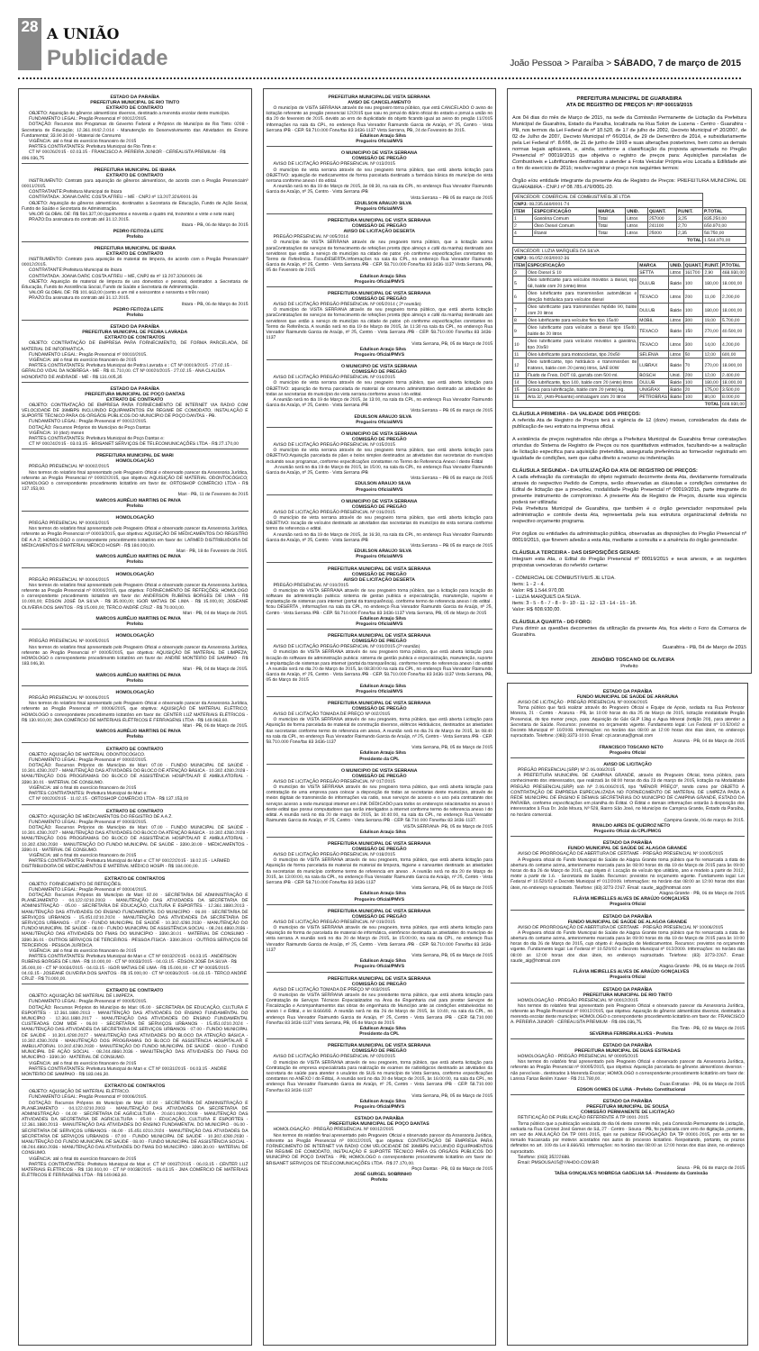28 A UNIÃO
Publicidade
João Pessoa > Paraíba > SÁBADO, 7 de março de 2015
ESTADO DA PARAÍBA
PREFEITURA MUNICIPAL DE RIO TINTO
EXTRATO DE CONTRATO
OBJETO: Aquisição de gêneros alimentícios diversos, destinado a merenda escolar deste município.
FUNDAMENTO LEGAL: Pregão Presencial nº 00012/2015.
DOTAÇÃO: Recursos dos Programas do Governo Federal e Próprios do Município de Rio Tinto: 0208 - Secretaria de Educação; 12.361.0042.2.014 - Manutenção do Desenvolvimento das Atividades do Ensino Fundamental; 33.90.30.00 - Material de Consumo
VIGÊNCIA: até o final do exercício financeiro de 2015
PARTES CONTRATANTES: Prefeitura Municipal de Rio Tinto e:
CT Nº 00026/2015 - 02.03.15 - FRANCISCO A. PEREIRA JUNIOR - CEREALISTA PREMIUM - R$ 496.036,75
PREFEITURA MUNICIPAL DE IBIARA
EXTRATO DE CONTRATO
INSTRUMENTO: Contrato para aquisição de gêneros alimentícios, de acordo com o Pregão Presencialnº 00011/2015.
CONTRATANTE:Prefeitura Municipal de Ibiara
CONTRATADA: JOANA DARC COSTA AFREU – ME - CNPJ nº 13.207.326/0001-36
OBJETO: Aquisição de gêneros alimentícios, destinados a Secretaria de Educação, Fundo de Ação Social, Fundo de Saúde e Secretaria de Administração.
VALOR GLOBAL DE: R$ 594.327,00 (quinhentos e noventa e quatro mil, trezentos e vinte e sete reais)
PRAZO:Da assinatura do contrato até 31.12.2015.
Ibiara - PB, 06 de Março de 2015
PEDRO FEITOZA LEITE
Prefeito
PREFEITURA MUNICIPAL DE IBIARA
EXTRATO DE CONTRATO
INSTRUMENTO: Contrato para aquisição de material de limpeza, de acordo com o Pregão Presencialnº 00012/2015.
CONTRATANTE:Prefeitura Municipal de Ibiara
CONTRATADA: JOANA DARC COSTA AFREU – ME, CNPJ de nº 13.207.326/0001-36
OBJETO: Aquisição de material de limpeza de uso domestico e pessoal, destinados a Secretaria de Educação, Fundo de Assistência Social, Fundo de Saúde e Secretaria de Administração.
VALOR GLOBAL DE: R$ 101.663,00 (cento e um mil e seiscentos e sessenta e três reais)
PRAZO:Da assinatura do contrato até 31.12.2015.
Ibiara - PB, 06 de Março de 2015
PEDRO FEITOZA LEITE
Prefeito
ESTADO DA PARAÍBA
PREFEITURA MUNICIPAL DE PEDRA LAVRADA
EXTRATO DE CONTRATOS
OBJETO: CONTRATAÇÃO DE EMPRESA PARA FORNECIMENTO, DE FORMA PARCELADA, DE MATERIAL DE INFORMÁTICA.
FUNDAMENTO LEGAL: Pregão Presencial nº 00010/2015.
VIGÊNCIA: até o final do exercício financeiro de 2015
PARTES CONTRATANTES: Prefeitura Municipal de Pedra Lavrada e : CT Nº 00019/2015 - 27.02.15 - GERALDO VIDAL DA NOBREGA - ME - R$ 41.710,00. CT Nº 00020/2015 - 27.02.15 - ANA CLAUDIA HONORATO DE ANDRADE - ME - R$ 131.005,35
ESTADO DA PARAÍBA
PREFEITURA MUNICIPAL DE POÇO DANTAS
EXTRATO DE CONTRATO
OBJETO: CONTRATAÇÃO DE EMPRESA PARA FORNECIMENTO DE INTERNET VIA RÁDIO COM VELOCIDADE DE 39MBPS INCLUINDO EQUIPAMENTOS EM REGIME DE COMODATO, INSTALAÇÃO E SUPORTE TÉCNICO PARA OS ÓRGÃOS PÚBLICOS DO MUNICÍPIO DE POÇO DANTAS - PB.
FUNDAMENTO LEGAL: Pregão Presencial nº 00012/2015.
DOTAÇÃO: Recursos Próprios do Município de Poço Dantas
VIGÊNCIA: 10 (dez) meses
PARTES CONTRATANTES: Prefeitura Municipal de Poço Dantas e:
CT Nº 00024/2015 - 03.03.15 - BRISANET SERVIÇOS DE TELECOMUNICAÇÕES LTDA - R$ 27.170,00
PREFEITURA MUNICIPAL DE MARI
HOMOLOGAÇÃO
PREGÃO PRESENCIAL Nº 00002/2015
Nos termos do relatório final apresentado pelo Pregoeiro Oficial e observado parecer da Assessoria Jurídica, referente ao Pregão Presencial nº 00002/2015, que objetiva: AQUISIÇÃO DE MATERIAL ODONTOCÓGICO; HOMOLOGO o correspondente procedimento licitatório em favor de: ORTOSHOP COMÉRCIO LTDA - R$ 137.153,00.
Mari - PB, 11 de Fevereiro de 2015
MARCOS AURÉLIO MARTINS DE PAIVA
Prefeito
HOMOLOGAÇÃO
PREGÃO PRESENCIAL Nº 00003/2015
Nos termos do relatório final apresentado pelo Pregoeiro Oficial e observado parecer da Assessoria Jurídica, referente ao Pregão Presencial nº 00003/2015, que objetiva: AQUISIÇÃO DE MEDICAMENTOS DO REGISTRO DE A A Z; HOMOLOGO o correspondente procedimento licitatório em favor de: LARMED DISTRIBUIDORA DE MEDICAMENTOS E MATERIAL MÉDICO HOSPI - R$ 184.000,00.
Mari - PB, 18 de Fevereiro de 2015.
MARCOS AURÉLIO MARTINS DE PAIVA
Prefeito
HOMOLOGAÇÃO
PREGÃO PRESENCIAL Nº 00004/2015
Nos termos do relatório final apresentado pelo Pregoeiro Oficial e observado parecer da Assessoria Jurídica, referente ao Pregão Presencial nº 00004/2015, que objetiva: FORNECIMENTO DE REFEIÇÕES; HOMOLOGO o correspondente procedimento licitatório em favor de: ANDERSON RUBENS BORGES DE LIMA - R$ 10.000,00; EDSON JOSÉ DA SILVA - R$ 35.000,00; IGOR MATIAS DE LIMA - R$ 15.000,00; JOSEANE OLIVEIRA DOS SANTOS - R$ 15.000,00; TERCO ANDRÉ CRUZ - R$ 70.000,00.
Mari - PB, 04 de Março de 2015.
MARCOS AURÉLIO MARTINS DE PAIVA
Prefeito
HOMOLOGAÇÃO
PREGÃO PRESENCIAL Nº 00005/2015
Nos termos do relatório final apresentado pelo Pregoeiro Oficial e observado parecer da Assessoria Jurídica, referente ao Pregão Presencial nº 00005/2015, que objetiva: AQUISIÇÃO DE MATERIAL DE LIMPEZA; HOMOLOGO o correspondente procedimento licitatório em favor de: ANDRE MONTEIRO DE SAMPAIO - R$ 183.046,30.
Mari - PB, 04 de Março de 2015.
MARCOS AURÉLIO MARTINS DE PAIVA
Prefeito
HOMOLOGAÇÃO
PREGÃO PRESENCIAL Nº 00006/2015
Nos termos do relatório final apresentado pelo Pregoeiro Oficial e observado parecer da Assessoria Jurídica, referente ao Pregão Presencial nº 00006/2015, que objetiva: AQUISIÇÃO DE MATERIAL ELÉTRICO; HOMOLOGO o correspondente procedimento licitatório em favor de: CENTER LUZ MATERIAIS ELÉTRICOS - R$ 130.910,00; JMA COMÉRCIO DE MATERIAIS ELÉTRICOS E FERRAGENS LTDA - R$ 149.963,60.
Mari - PB, 06 de Março de 2015.
MARCOS AURÉLIO MARTINS DE PAIVA
Prefeito
EXTRATO DE CONTRATO
OBJETO: AQUISIÇÃO DE MATERIAL ODONTOCÓGICO.
FUNDAMENTO LEGAL: Pregão Presencial nº 00002/2015.
DOTAÇÃO: Recursos Próprios do Município de Mari: 07.00 - FUNDO MUNICIPAL DE SAÚDE - 10.301.4280.2027 - MANUTENÇÃO DAS ATIVIDADES DO BLOCO DE ATENÇÃO BÁSICA - 10.302.4280.2028 - MANUTENÇÃO DOS PROGRAMAS DO BLOCO DE ASSISTÊNCIA HOSPITALAR E AMBULATORIAL - 3390.30.01 - MATERIAL DE CONSUMO.
VIGÊNCIA: até o final do exercício financeiro de 2015
PARTES CONTRATANTES: Prefeitura Municipal de Mari e:
CT Nº 00020/2015 - 11.02.15 - ORTOSHOP COMÉRCIO LTDA - R$ 137.153,00
EXTRATO DE CONTRATO
OBJETO: AQUISIÇÃO DE MEDICAMENTOS DO REGISTRO DE A A Z.
FUNDAMENTO LEGAL: Pregão Presencial nº 00003/2015.
DOTAÇÃO: Recursos Próprios do Município de Mari: 07.00 - FUNDO MUNICIPAL DE SAÚDE - 10.301.4280.2027 - MANUTENÇÃO DAS ATIVIDADES DO BLOCO DA ATENÇÃO BÁSICA - 10.302.4280.2028 - MANUTENÇÃO DOS PROGRAMAS DO BLOCO DE ASSISTÊNCIA HOSPITALAR E AMBULATORIAL - 10.302.4280.2030 - MANUTENÇÃO DO FUNDO MUNICIPAL DE SAÚDE - 3390.30.09 - MEDICAMENTOS - 3390.01 - MATERIAL DE CONSUMO.
VIGÊNCIA: até o final do exercício financeiro de 2015
PARTES CONTRATANTES: Prefeitura Municipal de Mari e: CT Nº 00022/2015 - 18.02.15 - LARMED DISTRIBUIDORA DE MEDICAMENTOS E MATERIAL MÉDICO HOSPI - R$ 184.000,00.
EXTRATO DE CONTRATOS
OBJETO: FORNECIMENTO DE REFEIÇÕES.
FUNDAMENTO LEGAL: Pregão Presencial nº 00004/2015.
DOTAÇÃO: Recursos Próprios do Município de Mari: 02.00 - SECRETARIA DE ADMINISTRAÇÃO E PLANEJAMENTO - 04.122.0210.2003 - MANUTENÇÃO DAS ATIVIDADES DA SECRETARIA DE ADMINISTRAÇÃO - 05.00 - SECRETARIA DE EDUCAÇÃO, CULTURA E ESPORTES - 12.361.1880.2013 - MANUTENÇÃO DAS ATIVIDADES DO ENSINO FUNDAMENTAL DO MUNICÍPIO - 06.00 - SECRETARIA DE SERVIÇOS URBANOS - 15.451.0210.2024 - MANUTENÇÃO DAS ATIVIDADES DA SECRETARIA DE SERVIÇOS URBANOS - 07.00 - FUNDO MUNICIPAL DE SAÚDE - 10.302.4280.2030 - MANUTENÇÃO DO FUNDO MUNICIPAL DE SAÚDE - 08.00 - FUNDO MUNICIPAL DE ASSISTÊNCIA SOCIAL - 08.244.4860.2036 - MANUTENÇÃO DAS ATIVIDADES DO FMAS DO MUNICÍPIO - 3390.30.01 - MATERIAL DE CONSUMO - 3390.36.01 - OUTROS SERVIÇOS DE TERCEIROS - PESSOA FÍSICA - 3390.39.01 - OUTROS SERVIÇOS DE TERCEIROS - PESSOA JURÍDICA.
VIGÊNCIA: até o final do exercício financeiro de 2015
PARTES CONTRATANTES: Prefeitura Municipal de Mari e: CT Nº 00032/2015 - 04.03.15 - ANDERSON RUBENS BORGES DE LIMA - R$ 10.000,00 - CT Nº 00033/2015 - 04.03.15 - EDSON JOSÉ DA SILVA - R$ 35.000,00 - CT Nº 00034/2015 - 04.03.15 - IGOR MATIAS DE LIMA - R$ 15.000,00 - CT Nº 00035/2015 - 04.03.15 - JOSEANE OLIVEIRA DOS SANTOS - R$ 15.000,00 - CT Nº 00036/2015 - 04.03.15 - TERCO ANDRÉ CRUZ - R$ 70.000,00.
EXTRATO DE CONTRATO
OBJETO: AQUISIÇÃO DE MATERIAL DE LIMPEZA.
FUNDAMENTO LEGAL: Pregão Presencial nº 00005/2015.
DOTAÇÃO: Recursos Próprios do Município de Mari: 05.00 - SECRETARIA DE EDUCAÇÃO, CULTURA E ESPORTES - 12.361.1880.2013 - MANUTENÇÃO DAS ATIVIDADES DO ENSINO FUNDAMENTAL DO MUNICÍPIO - 12.361.1880.2017 - MANUTENÇÃO DAS ATIVIDADES DO ENSINO FUNDAMENTAL CUSTEADAS COM MDE - 06.00 - SECRETARIA DE SERVIÇOS URBANOS - 15.451.0210.2024 - MANUTENÇÃO DAS ATIVIDADES DA SECRETARIA DE SERVIÇOS URBANOS - 07.00 - FUNDO MUNICIPAL DE SAÚDE - 10.301.4280.2027 - MANUTENÇÃO DAS ATIVIDADES DO BLOCO DA ATENÇÃO BÁSICA - 10.302.4280.2028 - MANUTENÇÃO DOS PROGRAMAS DO BLOCO DE ASSISTÊNCIA HOSPITALAR E AMBULATORIAL 10.302.4280.2030 - MANUTENÇÃO DO FUNDO MUNICIPAL DE SAÚDE - 08.00 - FUNDO MUNICIPAL DE AÇÃO SOCIAL - 08.244.4860.2036 - MANUTENÇÃO DAS ATIVIDADES DO FMAS DO MUNICÍPIO - 3390.30 - MATERIAL DE CONSUMO.
VIGÊNCIA: até o final do exercício financeiro de 2015
PARTES CONTRATANTES: Prefeitura Municipal de Mari e: CT Nº 00031/2015 - 04.03.15 - ANDRE MONTEIRO DE SAMPAIO - R$ 183.046,30.
EXTRATO DE CONTRATOS
OBJETO: AQUISIÇÃO DE MATERIAL ELÉTRICO.
FUNDAMENTO LEGAL: Pregão Presencial nº 00006/2015.
DOTAÇÃO: Recursos Próprios do Município de Mari: 02.00 - SECRETARIA DE ADMINISTRAÇÃO E PLANEJAMENTO - 04.122.0210.2003 - MANUTENÇÃO DAS ATIVIDADES DA SECRETARIA DE ADMINISTRAÇÃO - 04.00 - SECRETARIA DE AGRICULTURA - 20.601.0900.2009 - MANUTENÇÃO DAS ATIVIDADES DA SECRETARIA DE AGRICULTURA - 05.00 - EDUCAÇÃO, CULTURA E ESPORTES - 12.361.1880.2013 - MANUTENÇÃO DAS ATIVIDADES DO ENSINO FUNDAMENTAL DO MUNICÍPIO - 06.00 - SECRETARIA DE SERVIÇOS URBANOS - 06.00 - 15.451.0210.2024 - MANUTENÇÃO DAS ATIVIDADES DA SECRETARIA DE SERVIÇOS URBANOS - 07.00 - FUNDO MUNICIPAL DE SAÚDE - 10.302.4280.2030 - MANUTENÇÃO DO FUNDO MUNICIPAL DE SAÚDE - 08.00 - FUNDO MUNICIPAL DE ASSISTÊNCIA SOCIAL - 08.244.4860.2036 - MANUTENÇÃO DAS ATIVIDADES DO FMAS DO MUNICÍPIO - 3390.30.00 - MATERIAL DE CONSUMO.
VIGÊNCIA: até o final do exercício financeiro de 2015
PARTES CONTRATANTES: Prefeitura Municipal de Mari e: CT Nº 00037/2015 - 06.03.15 - CENTER LUZ MATERIAIS ELÉTRICOS - R$ 130.910,00 - CT Nº 00038/2015 - 06.03.15 - JMA COMÉRCIO DE MATERIAIS ELÉTRICOS E FERRAGENS LTDA - R$ 149.963,60.
PREFEITURA MUNICIPALDE VISTA SERRANA
AVISO DE CANCELAMENTO
O município de VISTA SERRANA através de seu pregoeiro torna público, que está CANCELADO O aviso de licitação referente ao pregão presencial 12/2015 que saiu no jornal do diário oficial do estado e jornal a união no dia 20 de fevereiro de 2015. devido ao erro de duplicidade do objeto ficando igual ao aviso do pregão 11/2015 Informações na sala da CPL, no endereço Rua Vereador Raimundo Garcia de Araújo, nº 25, Centro - Vista Serrana /PB - CEP. 58.710.000 Fone/fax 83 3436-1137 Vista Serrana, PB, 24 de Fevereiro de 2015.
Edulison Araujo Silva
Pregoeiro Oficial/MVS
O MUNICIPIO DE VISTA SERRANA
COMISSÃO DE PREGÃO
AVISO DE LICITAÇÃO PREGÃO PRESENCIAL Nº 013/2015
O município de vista serrana através de seu pregoeiro torna público, que está aberta licitação para OBJETIVO: aquisição de medicamentos de forma parcelada destinado a farmácia básica do município de vista serrana conforme anexo I do edital.
A reunião será no dia 19 de Março de 2015, às 08:30, na sala da CPL, no endereço Rua Vereador Raimundo Garcia de Araújo, nº 25, Centro - Vista Serrana /PB
Vista Serrana – PB 05 de março de 2015
EDUILSON ARAUJO SILVA
Pregoeiro Oficial/MVS
PREFEITURA MUNICIPAL DE VISTA SERRANA
COMISSÃO DE PREGÃO
AVISO DE LICITAÇÃO DESERTA
PREGÃO PRESENCIAL Nº 005/2014
O município de VISTA SERRANA através de seu pregoeiro torna público, que a licitação acima paraContratações de serviços de fornecimento de refeições pronta (tipo almoço e café da manha) destinado aos servidores que estão a serviço do município na cidade de patos -pb conforme especificações constantes no Termo de Referência. FicouDESERTA.Informações na sala da CPL, no endereço Rua Vereador Raimundo Garcia de Araújo, nº 25, Centro - Vista Serrana /PB - CEP. 58.710.000 Fone/fax 83 3436-1137 Vista Serrana, PB, 05 de Fevereiro de 2015
Edulison Araujo Silva
Pregoeiro Oficial/PMVS
PREFEITURA MUNICIPAL DE VISTA SERRANA
COMISSÃO DE PREGÃO
AVISO DE LICITAÇÃO PREGÃO PRESENCIAL Nº 005/2014 ( 2º reunião)
O município de VISTA SERRANA através de seu pregoeiro torna público, que está aberta licitação paraContratações de serviços de fornecimento de refeições pronta (tipo almoço e café da manha) destinado aos servidores que estão a serviço do município na cidade de patos -pb conforme especificações constantes no Termo de Referência. A reunião será no dia 19 de Março de 2015, às 11:30 na sala da CPL, no endereço Rua Vereador Raimundo Garcia de Araújo, nº 25, Centro - Vista Serrana /PB - CEP. 58.710.000 Fone/fax 83 3436-1137
Vista Serrana, PB, 05 de Março de 2015
Edulison Araujo Silva
Pregoeiro Oficial/PMVS
O MUNICIPIO DE VISTA SERRANA
COMISSÃO DE PREGÃO
AVISO DE LICITAÇÃO PREGÃO PRESENCIAL Nº 014/2015
O município de vista serrana através de seu pregoeiro torna público, que está aberta licitação para OBJETIVO: aquisição de forma parcelada de material de consumo administrativo destinado as atividades de todas as secretarias do município de vista serrana conforme anexo I do edital.
A reunião será no dia 19 de Março de 2015, às 13:00, na sala da CPL, no endereço Rua Vereador Raimundo Garcia de Araújo, nº 25, Centro - Vista Serrana /PB
Vista Serrana – PB 05 de março de 2015
EDUILSON ARAUJO SILVA
Pregoeiro Oficial/MVS
O MUNICIPIO DE VISTA SERRANA
COMISSÃO DE PREGÃO
AVISO DE LICITAÇÃO PREGÃO PRESENCIAL Nº 015/2015
O município de vista serrana através de seu pregoeiro torna público, que está aberta licitação para OBJETIVO:Aquisição parcelada de pães e bolos simples destinados as atividades das secretarias do município incluindo seus programas, conforme especificações constantes no Termo de Referencia Anexo I deste Edital
.A reunião será no dia 19 de Março de 2015, às 15:00, na sala da CPL, no endereço Rua Vereador Raimundo Garcia de Araújo, nº 25, Centro - Vista Serrana /PB
Vista Serrana – PB 05 de março de 2015
EDULSON ARAUJO SILVA
Pregoeiro Oficial/MVS
O MUNICIPIO DE VISTA SERRANA
COMISSÃO DE PREGÃO
AVISO DE LICITAÇÃO PREGÃO PRESENCIAL Nº 016/2015
O município de vista serrana através de seu pregoeiro torna público, que está aberta licitação para OBJETIVO: locação de veículos destinado as atividades das secretarias do município de vista serrana conforme termo de referencia e edital.
A reunião será no dia 19 de Março de 2015, às 16:30, na sala da CPL, no endereço Rua Vereador Raimundo Garcia de Araújo, nº 25, Centro - Vista Serrana /PB
Vista Serrana – PB 05 de março de 2015
EDUILSON ARAUJO SILVA
Pregoeiro Oficial/MVS
PREFEITURA MUNICIPAL DE VISTA SERRANA
COMISSÃO DE PREGÃO
AVISO DE LICITAÇÃO DESERTA
PREGÃO PRESENCIAL Nº 010/2015
O município de VISTA SERRANA através de seu pregoeiro torna público, que a licitação para locação do software de administração publica: sistema de gestao publica e especialização, manutenção, suporte e implantação de sistemas para internet (portal da transparência). conforme termo de referencia anexo I do edital . ficou DESERTA , Informações na sala da CPL, no endereço Rua Vereador Raimundo Garcia de Araújo, nº 25, Centro - Vista Serrana /PB - CEP. 58.710.000 Fone/fax 83 3436-1137 Vista Serrana, PB, 05 de Março de 2015
Edulison Araujo Silva
Pregoeiro Oficial/MVS
PREFEITURA MUNICIPAL DE VISTA SERRANA
COMISSÃO DE PREGÃO
AVISO DE LICITAÇÃO PREGÃO PRESENCIAL Nº 010/2015 (2ª reunião)
O município de VISTA SERRANA através de seu pregoeiro torna público, que está aberta licitação para locação do software de administração publica: sistema de gestão publica e especialização, manutenção, suporte e implantação de sistemas para internet (portal da transparência). conforme termo de referencia anexo I do edital . A reunião será no dia 20 de Março de 2015, às 08:30:00 na sala da CPL, no endereço Rua Vereador Raimundo Garcia de Araújo, nº 25, Centro - Vista Serrana /PB - CEP. 58.710.000 Fone/fax 83 3436-1137 Vista Serrana, PB, 05 de Março de 2015
Edulison Araujo Silva
Pregoeiro Oficial/MVS
PREFEITURA MUNICIPAL DE VISTA SERRANA
COMISSÃO DE PREGÃO
AVISO DE LICITAÇÃO TOMADA DE PREÇO Nº 002/2015
O município de VISTA SERRANA através de seu pregoeiro, torna público, que está aberta Licitação para Aquisição de forma parcelada de material de construção diversos, elétricos Hidráulicos, destinados as atividades das secretarias conforme termo de referencia em anexo, A reunião será no dia 26 de Março de 2015, às 08:40 na sala da CPL, no endereço Rua Vereador Raimundo Garcia de Araújo, nº 25, Centro - Vista Serrana /PB - CEP. 58.710.000 Fone/fax 83 3436-1137
Vista Serrana, PB, 05 de Março de 2015
Edulison Araujo Silva
Presidente da CPL
O MUNICIPIO DE VISTA SERRANA
COMISSÃO DE PREGÃO
AVISO DE LICITAÇÃO PREGÃO PRESENCIAL Nº 017/2015
O município de VISTA SERRANA através de seu pregoeiro torna público, que está aberta licitação para contratação de uma empresa para colocar a disposição de todas as secretarias deste município, através de meios digitais de transmissão de informações via radio, seus serviços de acesso e o uso pela contratante dos serviços acesso a rede municipal internet em LINK DEDICADO para todos os endereços relacionados no anexo I deste edital que possui computadores que serão interligados a internet conforme termo de referencia anexo I do edital. A reunião será no dia 20 de março de 2015, às 10:40:00, na sala da CPL, no endereço Rua Vereador Raimundo Garcia de Araújo, nº 25, Centro - Vista Serrana /PB - CEP. 58.710.000 Fone/fax 83 3436-1137.
VISTA SERRANA- PB, 05 de Março de 2015
Edulison Araujo Silva
PREFEITURA MUNICIPAL DE VISTA SERRANA
COMISSÃO DE PREGÃO
AVISO DE LICITAÇÃO PREGÃO PRESENCIAL Nº 018/2015
O município de VISTA SERRANA através de seu pregoeiro, torna público, que está aberta licitação para Aquisição de forma parcelada de material de material de limpeza, higiene e saneantes destinado as atividades da secretarias do município conforme termo de referencia em anexo . A reunião será no dia 20 de Março de 2015, às 13:00:00, na sala da CPL, no endereço Rua Vereador Raimundo Garcia de Araújo, nº 25, Centro - Vista Serrana /PB - CEP. 58.710.000 Fone/fax 83 3436-1137
Vista Serrana, PB, 05 de Março de 2015
Edulison Araujo Silva
Pregoeiro Oficial/PMVS
PREFEITURA MUNICIPAL DE VISTA SERRANA
COMISSÃO DE PREGÃO
AVISO DE LICITAÇÃO PREGÃO PRESENCIAL Nº 019/2015
O município de VISTA SERRANA através de seu pregoeiro, torna público, que está aberta licitação para Aquisição de forma de parcelada de material de informática, eletrônicos destinada as atividades do município de vista serrana. A reunião será no dia 20 de Março de 2015, às 15:00:00, na sala da CPL, no endereço Rua Vereador Raimundo Garcia de Araújo, nº 25, Centro - Vista Serrana /PB - CEP. 58.710.000 Fone/fax 83 3436-1137
Vista Serrana, PB, 05 de Março de 2015
Edulison Araujo Silva
Pregoeiro Oficial/PMVS
PREFEITURA MUNICIPAL DE VISTA SERRANA
COMISSÃO DE PREGÃO
AVISO DE LICITAÇÃO TOMADA DE PREÇO Nº 003/2015
O município de VISTA SERRANA através de seu presidente torna público, que está aberta licitação para Contratação de Serviços Técnicos Especializados na Área de Engenharia civil para prestar Serviços de Fiscalização e Acompanhamentos das obras de engenharia do Município ante as condições estabelecidas no anexo I e Edital, e lei 8.666/93. A reunião será no dia 26 de Março de 2015, às 10:40, na sala da CPL, no endereço Rua Vereador Raimundo Garcia de Araújo, nº 25, Centro - Vista Serrana /PB - CEP. 58.710.000 Fone/fax 83 3436-1137 Vista Serrana, PB, 05 de Março de 2015
Edulison Araujo Silva
Presidente da CPL
PREFEITURA MUNICIPAL DE VISTA SERRANA
COMISSÃO DE PREGÃO
AVISO DE LICITAÇÃO PREGÃO PRESENCIAL Nº 020/2015
O município de VISTA SERRANA através de seu pregoeiro, torna público, que está aberta licitação para Contratação de empresa especializada para realização de exames de radiológicos destinado as atividades da secretaria de saúde para atender o usuários do SUS no município de Vista Serrana, conforme especificações constantes no ANEXO I do Edital,. A reunião será no dia 20 de Março de 2015, às 16:00:00, na sala da CPL, no endereço Rua Vereador Raimundo Garcia de Araújo, nº 25, Centro - Vista Serrana /PB - CEP. 58.710.000 Fone/fax 83 3436-1137
Vista Serrana, PB, 05 de Março de 2015
Edulison Araujo Silva
Pregoeiro Oficial/PMVS
ESTADO DA PARAÍBA
PREFEITURA MUNICIPAL DE POÇO DANTAS
HOMOLOGAÇÃO - PREGÃO PRESENCIAL Nº 00012/2015
Nos termos do relatório final apresentado pelo Pregoeiro Oficial e observado parecer da Assessoria Jurídica, referente ao Pregão Presencial nº 00012/2015, que objetiva: CONTRATAÇÃO DE EMPRESA PARA FORNECIMENTO DE INTERNET VIA RÁDIO COM VELOCIDADE DE 39MBPS INCLUINDO EQUIPAMENTOS EM REGIME DE COMODATO, INSTALAÇÃO E SUPORTE TÉCNICO PARA OS ÓRGÃOS PÚBLICOS DO MUNICÍPIO DE POÇO DANTAS - PB; HOMOLOGO o correspondente procedimento licitatório em favor de: BRISANET SERVIÇOS DE TELECOMUNICAÇÕES LTDA - R$ 27.170,00.
Poço Dantas - PB, 03 de Março de 2015
JOSÉ GURGEL SOBRINHO
Prefeito
PREFEITURA MUNICIPAL DE GUARABIRA
ATA DE REGISTRO DE PREÇOS Nº: RP 00019/2015
Aos 04 dias do mês de Março de 2015, na sede da Comissão Permanente de Licitação da Prefeitura Municipal de Guarabira, Estado da Paraíba, localizada na Rua Solon de Lucena - Centro - Guarabira - PB, nos termos da Lei Federal de nº 10.520, de 17 de julho de 2002, Decreto Municipal nº 20/2007, de 02 de Julho de 2007, Decreto Municipal nº 66/2014, de 29 de Dezembro de 2014, e subsidiariamente pela Lei Federal nº. 8.666, de 21 de junho de 1993 e suas alterações posteriores, bem como as demais normas legais aplicáveis, e, ainda, conforme a classificação da proposta apresentada no Pregão Presencial nº 00019/2015 que objetiva o registro de preços para: Aquisições parceladas de Combustíveis e Lubrificantes destinados a atender a Frota Veicular Própria e/ou Locada a Edilidade até o fim do exercício de 2015; resolve registrar o preço nos seguintes termos:
Órgão e/ou entidade integrante da presente Ata de Registro de Preços: PREFEITURA MUNICIPAL DE GUARABIRA - CNPJ nº 08.785.479/0001-20.
| VENCEDOR: COMERCIAL DE COMBUSTÍVEIS JE LTDA | | | | | | |
| CNPJ: 08.235.669/0001-74 | | | | | | |
| ITEM | ESPECIFICAÇÃO | MARCA | UNID. | QUANT. | P.UNIT. | P.TOTAL |
| 1 | Gasolina Comum | Total | Litros | 257000 | 3,25 | 835.250,00 |
| 2 | Óleo Diesel Comum | Total | Litros | 241100 | 2,70 | 650.970,00 |
| 4 | Etanol | Total | Litros | 25000 | 2,35 | 58.750,00 |
| TOTAL | | | | | | 1.544.970,00 |
| VENCEDOR: LUZIA MARQUES DA SILVA | | | | | | |
| CNPJ: 06.052.003/0002-36 | | | | | | |
| ITEM | ESPECIFICAÇÃO | MARCA | UNID. | QUANT. | P.UNIT. | P.TOTAL |
| 3 | Óleo Diesel S 10 | SETTA | Litros | 161700 | 2,90 | 468.930,00 |
| 5 | Óleo lubrificante para veículos movidos a diesel, tipo 68, balde com 20 (vinte) litros | DULUB | Balde | 100 | 180,00 | 18.000,00 |
| 6 | Óleo lubrificante para transmissões automáticas e direção hidráulica para veículos diesel | TEXACO | Litros | 200 | 11,00 | 2.200,00 |
| 7 | Óleo lubrificante para transmissões hipóide 90, balde com 20 litros | DULUB | Balde | 100 | 180,00 | 18.000,00 |
| 8 | Óleo lubrificante para veículos flex tipo 15x40 | MOBIL | Litros | 300 | 19,00 | 5.700,00 |
| 9 | Óleo lubrificante para veículos a diesel tipo 15x40, balde de 20 litros | TEXACO | Balde | 150 | 270,00 | 40.500,00 |
| 10 | Óleo lubrificante para veículos movidos a gasolina, tipo 20x50 | TEXACO | Litros | 300 | 14,00 | 4.200,00 |
| 11 | Óleo lubrificante para motocicletas, tipo 20x50 | SELENIA | Litros | 50 | 12,00 | 600,00 |
| 12 | Óleo lubrificante, tipo hidráulico e transmissões de tratores, balde com 20 (vinte) litros, SAE 80W | LUBRAX | Balde | 70 | 270,00 | 18.900,00 |
| 13 | Fluido de Freio, DOT 03, garrafa com 500 ml. | BOSCH | Unid. | 200 | 12,00 | 2.400,00 |
| 14 | Óleo lubrificante, tipo 140, balde com 20 (vinte) litros | DULUB | Balde | 100 | 180,00 | 18.000,00 |
| 15 | Graxa para lubrificação, balde com 20 (vinte) kg. | UNIGRAX | Balde | 20 | 175,00 | 3.500,00 |
| 16 | Arla 32, (Anti-Poluente) embalagem com 20 litros | PETROBRÁS | Balde | 100 | 80,00 | 8.000,00 |
| TOTAL | | | | | | 608.930,00 |
CLÁUSULA PRIMEIRA - DA VALIDADE DOS PREÇOS:
A referida Ata de Registro de Preços terá a vigência de 12 (doze) meses, considerados da data de publicação de seu extrato na imprensa oficial.
A existência de preços registrados não obriga a Prefeitura Municipal de Guarabira firmar contratações oriundas do Sistema de Registro de Preços ou nos quantitativos estimados, facultando-se a realização de licitação específica para aquisição pretendida, assegurada preferência ao fornecedor registrado em igualdade de condições, sem que caiba direito a recurso ou indenização.
CLÁUSULA SEGUNDA - DA UTILIZAÇÃO DA ATA DE REGISTRO DE PREÇOS:
A cada efetivação da contratação do objeto registrado decorrente desta Ata, devidamente formalizada através do respectivo Pedido de Compra, serão observadas as cláusulas e condições constantes do Edital de licitação que a precedeu, modalidade Pregão Presencial nº 00019/2015, parte integrante do presente instrumento de compromisso. A presente Ata de Registro de Preços, durante sua vigência poderá ser utilizada:
Pela Prefeitura Municipal de Guarabira, que também é o órgão gerenciador responsável pela administração e controle desta Ata, representada pela sua estrutura organizacional definida no respectivo orçamento programa.
Por órgãos ou entidades da administração pública, observadas as disposições do Pregão Presencial nº 00019/2015, que fizerem adesão a esta Ata, mediante a consulta e a anuência do órgão gerenciador.
CLÁUSULA TERCEIRA - DAS DISPOSIÇÕES GERAIS:
Integram esta Ata, o Edital do Pregão Presencial nº 00019/2015 e seus anexos, e as seguintes propostas vencedoras do referido certame:
- COMERCIAL DE COMBUSTÍVEIS JE LTDA.
Itens: 1 - 2 - 4.
Valor: R$ 1.544.970,00.
- LUZIA MARQUES DA SILVA.
Itens: 3 - 5 - 6 - 7 - 8 - 9 - 10 - 11 - 12 - 13 - 14 - 15 - 16.
Valor: R$ 608.930,00.
CLÁUSULA QUARTA - DO FORO:
Para dirimir as questões decorrentes da utilização da presente Ata, fica eleito o Foro da Comarca de Guarabira.
Guarabira - PB, 04 de Março de 2015
ZENÓBIO TOSCANO DE OLIVEIRA
Prefeito
ESTADO DA PARAÍBA
FUNDO MUNICIPAL DE SAÚDE DE ARARUNA
AVISO DE LICITAÇÃO - PREGÃO PRESENCIAL Nº 00006/2015
Torna público que fará realizar através do Pregoeiro Oficial e Equipe de Apoio, sediada na Rua Professor Moreira, 21 - Centro - Araruna - PB, às 10:00 horas do dia 25 de Março de 2015, licitação modalidade Pregão Presencial, do tipo menor preço, para: Aquisição de Gás GLP 13kg e Água Mineral (botijão 20l), para atender a Secretaria de Saúde. Recursos: previstos no orçamento vigente. Fundamento legal: Lei Federal nº 10.520/02 e Decreto Municipal nº 10/2008. Informações: no horário das 08:00 as 12:00 horas dos dias úteis, no endereço supracitado. Telefone: (083) 3373-1010. Email: cpl.araruna@gmail.com
Araruna - PB, 04 de Março de 2015
FRANCISCO TOSCANO NETO
Pregoeiro Oficial
AVISO DE LICITAÇÃO
PREGÃO PRESENCIAL(SRP) Nº 2.06.006/2015
A PREFEITURA MUNICIPAL DE CAMPINA GRANDE, através do Pregoeiro Oficial, torna público, para conhecimento dos interessados, que realizará às 08:00 horas do dia 23 de março de 2015, licitação na Modalidade PREGÃO PRESENCIAL(SRP) sob Nº 2.06.006/2015, tipo "MENOR PREÇO", tendo como por OBJETO A CONTRATAÇÃO DE EMPRESA ESPECIALIZADA NO FORNECIMENTO DE MATERIAL DE LIMPEZA PARA A REDE MUNICIPAL DE ENSINO E DEMAIS SECRETARIAS DO MUNICÍPIO DE CAMPINA GRANDE, ESTADO DA PARAÍBA, conforme especificações em planilha do Edital. O Edital e demais informações estarão à disposição dos interessados à Rua Dr. João Moura, Nº 528, Bairro São José, no Município de Campina Grande, Estado da Paraíba, no horário comercial.
Campina Grande, 06 de março de 2015.
RIVALDO AIRES DE QUEIROZ NETO
Pregoeiro Oficial da CPL/PMCG
ESTADO DA PARAÍBA
FUNDO MUNICIPAL DE SAÚDE DE ALAGOA GRANDE
AVISO DE PRORROGAÇÃO DE ABERTURA DE CERTAME - PREGÃO PRESENCIAL Nº 10005/2015
A Pregoeira oficial do Fundo Municipal de Saúde de Alagoa Grande torna público que foi remarcada a data de abertura do certame acima, anteriormente marcada para às 08:00 horas do dia 19 de Março de 2015 para às 09:00 horas do dia 26 de Março de 2015, cujo objeto é: Locação de veículo tipo utilitário, ano e modelo a partir de 2012, motor a partir de 1.6. - Secretaria de Saúde. Recursos: previstos no orçamento vigente. Fundamento legal: Lei Federal nº 10.520/02 e Decreto Municipal nº 012/2009. Informações: no horário das 08:00 as 12:00 horas dos dias úteis, no endereço supracitado. Telefone: (83) 3273-2267. Email: saude_alg@hotmail.com
Alagoa Grande - PB, 06 de Março de 2015
FLÁVIA MEIRELLES ALVES DE ARAÚJO GONÇALVES
Pregoeira Oficial
ESTADO DA PARAÍBA
FUNDO MUNICIPAL DE SAÚDE DE ALAGOA GRANDE
AVISO DE PRORROGAÇÃO DE ABERTURA DE CERTAME - PREGÃO PRESENCIAL Nº 10006/2015
A Pregoeira oficial do Fundo Municipal de Saúde de Alagoa Grande torna público que foi remarcada a data de abertura do certame acima, anteriormente marcada para às 09:00 horas do dia 19 de Março de 2015 para às 10:00 horas do dia 26 de Março de 2015, cujo objeto é: Aquisição de Medicamentos. Recursos: previstos no orçamento vigente. Fundamento legal: Lei Federal nº 10.520/02 e Decreto Municipal nº 012/2009. Informações: no horário das 08:00 as 12:00 horas dos dias úteis, no endereço supracitado. Telefone: (83) 3273-2267. Email: saude_alg@hotmail.com
Alagoa Grande - PB, 06 de Março de 2015
FLÁVIA MEIRELLES ALVES DE ARAÚJO GONÇALVES
Pregoeira Oficial
ESTADO DA PARAÍBA
PREFEITURA MUNICIPAL DE RIO TINTO
HOMOLOGAÇÃO - PREGÃO PRESENCIAL Nº 00012/2015
Nos termos do relatório final apresentado pelo Pregoeiro Oficial e observado parecer da Assessoria Jurídica, referente ao Pregão Presencial nº 00012/2015, que objetiva: Aquisição de gêneros alimentícios diversos, destinado a merenda escolar deste município; HOMOLOGO o correspondente procedimento licitatório em favor de: FRANCISCO A. PEREIRA JUNIOR - CEREALISTA PREMIUM - R$ 496.036,75.
Rio Tinto - PB, 02 de Março de 2015
SEVERINA FERREIRA ALVES - Prefeita
ESTADO DA PARAÍBA
PREFEITURA MUNICIPAL DE DUAS ESTRADAS
HOMOLOGAÇÃO - PREGÃO PRESENCIAL Nº 00005/2015
Nos termos do relatório final apresentado pelo Pregoeiro Oficial e observado parecer da Assessoria Jurídica, referente ao Pregão Presencial nº 00005/2015, que objetiva: Aquisição parcelada de gêneros alimentícios diversos - não perecíveis-, destinados à Merenda Escolar; HOMOLOGO o correspondente procedimento licitatório em favor de: Larissa Farias Belém Xavier - R$ 211.780,00.
Duas Estradas - PB, 06 de Março de 2015
EDSON GOMES DE LUNA - Prefeito Constitucional
ESTADO DA PARAÍBA
PREFEITURA MUNICIPAL DE SOUSA
COMISSÃO PERMANENTE DE LICITAÇÃO
RETIFICAÇÃO DE PUBLICAÇÃO REFERENTE À TP 0001-2015
Torna público que a publicação veiculada do dia 06 deste corrente mês, pela Comissão Permanente de Licitação, sediada na Rua Coronel José Gomes de Sá, 27 - Centro - Sousa - PB, foi publicada com erro de digitação, portanto, em vez de ANULAÇÃO DA TP 0001-2015, quis se publicar REVOGAÇÃO DA TP 00001-2015, por esta ter se tornado fracassada por motivos acostados nos autos do processo licitatório. Respeitando, portanto, os prazos definidos no art. 109 da Lei 8.666/93. Informações: no horário das 08:00 as 12:00 horas dos dias úteis, no endereço supracitado.
Telefone: (083) 35222688.
Email: PMSOUSA15@YAHOO.COM.BR
Sousa - PB, 06 de março de 2015
TAÍSA GONÇALVES NOBREGA GADELHA SÁ - Presidente da Comissão